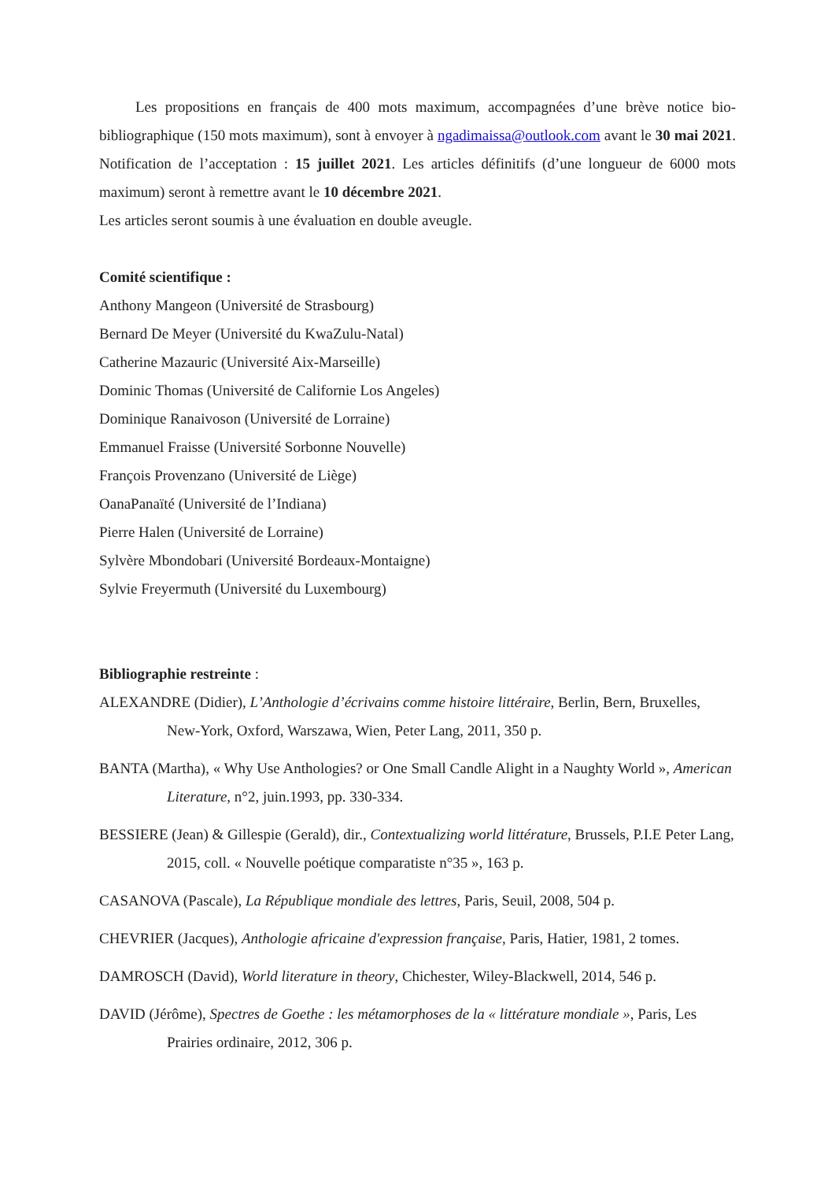Les propositions en français de 400 mots maximum, accompagnées d’une brève notice bio-bibliographique (150 mots maximum), sont à envoyer à ngadimaissa@outlook.com avant le 30 mai 2021. Notification de l’acceptation : 15 juillet 2021. Les articles définitifs (d’une longueur de 6000 mots maximum) seront à remettre avant le 10 décembre 2021.
Les articles seront soumis à une évaluation en double aveugle.
Comité scientifique :
Anthony Mangeon (Université de Strasbourg)
Bernard De Meyer (Université du KwaZulu-Natal)
Catherine Mazauric (Université Aix-Marseille)
Dominic Thomas (Université de Californie Los Angeles)
Dominique Ranaivoson (Université de Lorraine)
Emmanuel Fraisse (Université Sorbonne Nouvelle)
François Provenzano (Université de Liège)
OanaPanaïté (Université de l’Indiana)
Pierre Halen (Université de Lorraine)
Sylvère Mbondobari (Université Bordeaux-Montaigne)
Sylvie Freyermuth (Université du Luxembourg)
Bibliographie restreinte :
ALEXANDRE (Didier), L’Anthologie d’écrivains comme histoire littéraire, Berlin, Bern, Bruxelles, New-York, Oxford, Warszawa, Wien, Peter Lang, 2011, 350 p.
BANTA (Martha), « Why Use Anthologies? or One Small Candle Alight in a Naughty World », American Literature, n°2, juin.1993, pp. 330-334.
BESSIERE (Jean) & Gillespie (Gerald), dir., Contextualizing world littérature, Brussels, P.I.E Peter Lang, 2015, coll. « Nouvelle poétique comparatiste n°35 », 163 p.
CASANOVA (Pascale), La République mondiale des lettres, Paris, Seuil, 2008, 504 p.
CHEVRIER (Jacques), Anthologie africaine d'expression française, Paris, Hatier, 1981, 2 tomes.
DAMROSCH (David), World literature in theory, Chichester, Wiley-Blackwell, 2014, 546 p.
DAVID (Jérôme), Spectres de Goethe : les métamorphoses de la « littérature mondiale », Paris, Les Prairies ordinaire, 2012, 306 p.